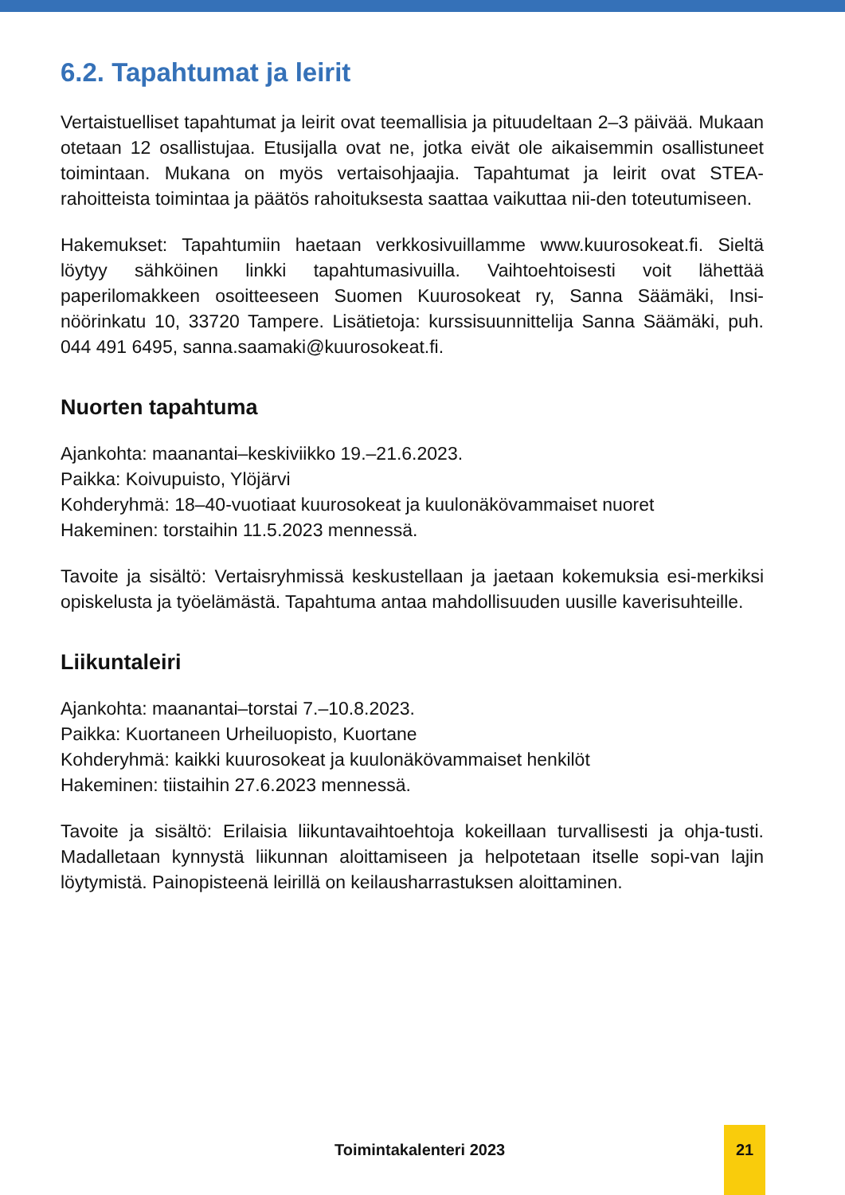6.2. Tapahtumat ja leirit
Vertaistuelliset tapahtumat ja leirit ovat teemallisia ja pituudeltaan 2–3 päivää. Mukaan otetaan 12 osallistujaa. Etusijalla ovat ne, jotka eivät ole aikaisemmin osallistuneet toimintaan. Mukana on myös vertaisohjaajia. Tapahtumat ja leirit ovat STEA-rahoitteista toimintaa ja päätös rahoituksesta saattaa vaikuttaa nii-den toteutumiseen.
Hakemukset: Tapahtumiin haetaan verkkosivuillamme www.kuurosokeat.fi. Sieltä löytyy sähköinen linkki tapahtumasivuilla. Vaihtoehtoisesti voit lähettää paperilomakkeen osoitteeseen Suomen Kuurosokeat ry, Sanna Säämäki, Insi-nöörinkatu 10, 33720 Tampere. Lisätietoja: kurssisuunnittelija Sanna Säämäki, puh. 044 491 6495, sanna.saamaki@kuurosokeat.fi.
Nuorten tapahtuma
Ajankohta: maanantai–keskiviikko 19.–21.6.2023.
Paikka: Koivupuisto, Ylöjärvi
Kohderyhmä: 18–40-vuotiaat kuurosokeat ja kuulonäkövammaiset nuoret
Hakeminen: torstaihin 11.5.2023 mennessä.
Tavoite ja sisältö: Vertaisryhmissä keskustellaan ja jaetaan kokemuksia esi-merkiksi opiskelusta ja työelämästä. Tapahtuma antaa mahdollisuuden uusille kaverisuhteille.
Liikuntaleiri
Ajankohta: maanantai–torstai 7.–10.8.2023.
Paikka: Kuortaneen Urheiluopisto, Kuortane
Kohderyhmä: kaikki kuurosokeat ja kuulonäkövammaiset henkilöt
Hakeminen: tiistaihin 27.6.2023 mennessä.
Tavoite ja sisältö: Erilaisia liikuntavaihtoehtoja kokeillaan turvallisesti ja ohja-tusti. Madalletaan kynnystä liikunnan aloittamiseen ja helpotetaan itselle sopi-van lajin löytymistä. Painopisteenä leirillä on keilausharrastuksen aloittaminen.
Toimintakalenteri 2023
21